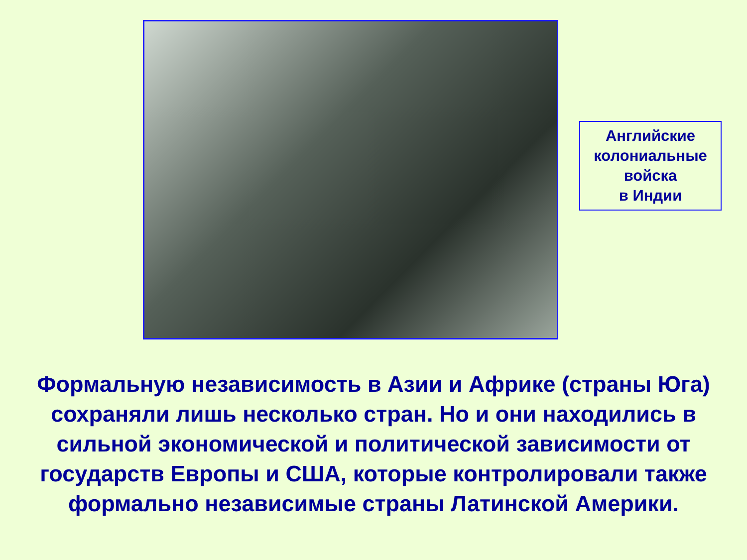Английские
колониальные
войска
в Индии
Формальную независимость в Азии и Африке (страны Юга) сохраняли лишь несколько стран. Но и они находились в сильной экономической и политической зависимости от государств Европы и США, которые контролировали также формально независимые страны Латинской Америки.